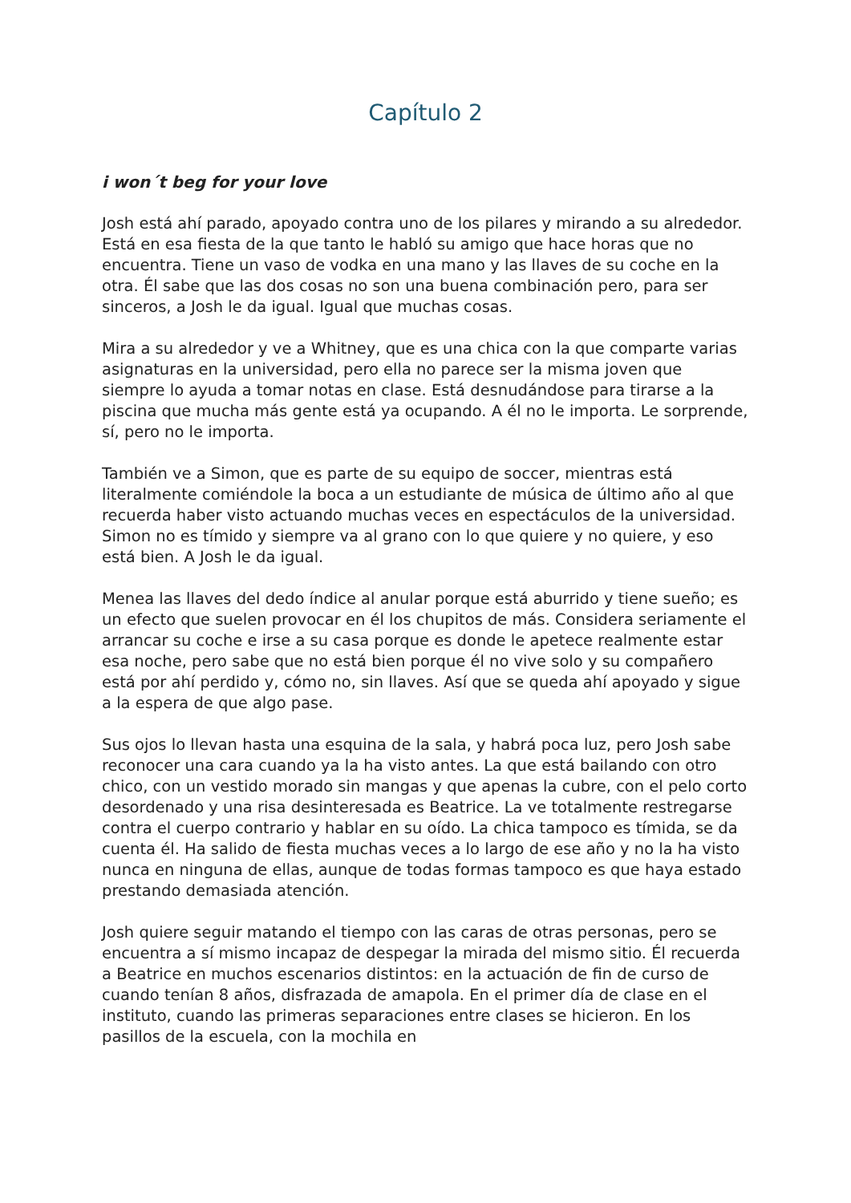Capítulo 2
i won´t beg for your love
Josh está ahí parado, apoyado contra uno de los pilares y mirando a su alrededor. Está en esa fiesta de la que tanto le habló su amigo que hace horas que no encuentra. Tiene un vaso de vodka en una mano y las llaves de su coche en la otra. Él sabe que las dos cosas no son una buena combinación pero, para ser sinceros, a Josh le da igual. Igual que muchas cosas.
Mira a su alrededor y ve a Whitney, que es una chica con la que comparte varias asignaturas en la universidad, pero ella no parece ser la misma joven que siempre lo ayuda a tomar notas en clase. Está desnudándose para tirarse a la piscina que mucha más gente está ya ocupando. A él no le importa. Le sorprende, sí, pero no le importa.
También ve a Simon, que es parte de su equipo de soccer, mientras está literalmente comiéndole la boca a un estudiante de música de último año al que recuerda haber visto actuando muchas veces en espectáculos de la universidad. Simon no es tímido y siempre va al grano con lo que quiere y no quiere, y eso está bien. A Josh le da igual.
Menea las llaves del dedo índice al anular porque está aburrido y tiene sueño; es un efecto que suelen provocar en él los chupitos de más. Considera seriamente el arrancar su coche e irse a su casa porque es donde le apetece realmente estar esa noche, pero sabe que no está bien porque él no vive solo y su compañero está por ahí perdido y, cómo no, sin llaves. Así que se queda ahí apoyado y sigue a la espera de que algo pase.
Sus ojos lo llevan hasta una esquina de la sala, y habrá poca luz, pero Josh sabe reconocer una cara cuando ya la ha visto antes. La que está bailando con otro chico, con un vestido morado sin mangas y que apenas la cubre, con el pelo corto desordenado y una risa desinteresada es Beatrice. La ve totalmente restregarse contra el cuerpo contrario y hablar en su oído. La chica tampoco es tímida, se da cuenta él. Ha salido de fiesta muchas veces a lo largo de ese año y no la ha visto nunca en ninguna de ellas, aunque de todas formas tampoco es que haya estado prestando demasiada atención.
Josh quiere seguir matando el tiempo con las caras de otras personas, pero se encuentra a sí mismo incapaz de despegar la mirada del mismo sitio. Él recuerda a Beatrice en muchos escenarios distintos: en la actuación de fin de curso de cuando tenían 8 años, disfrazada de amapola. En el primer día de clase en el instituto, cuando las primeras separaciones entre clases se hicieron. En los pasillos de la escuela, con la mochila en